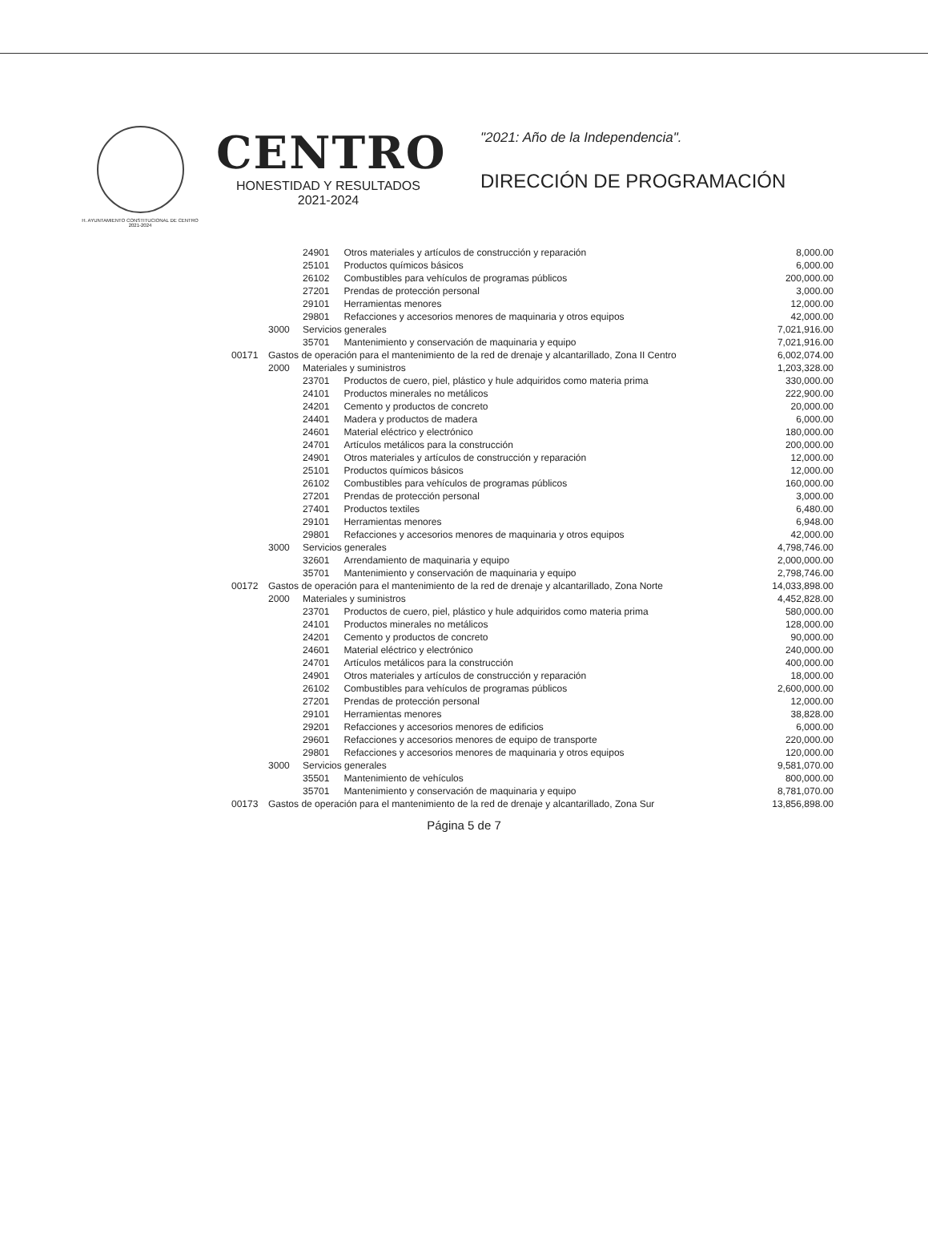H. AYUNTAMIENTO CONSTITUCIONAL DE CENTRO 2021-2024
CENTRO
HONESTIDAD Y RESULTADOS
2021-2024
"2021: Año de la Independencia".
DIRECCIÓN DE PROGRAMACIÓN
| | | 24901 | Otros materiales y artículos de construcción y reparación | 8,000.00 |
| | | 25101 | Productos químicos básicos | 6,000.00 |
| | | 26102 | Combustibles para vehículos de programas públicos | 200,000.00 |
| | | 27201 | Prendas de protección personal | 3,000.00 |
| | | 29101 | Herramientas menores | 12,000.00 |
| | | 29801 | Refacciones y accesorios menores de maquinaria y otros equipos | 42,000.00 |
| | 3000 | Servicios generales | | 7,021,916.00 |
| | | 35701 | Mantenimiento y conservación de maquinaria y equipo | 7,021,916.00 |
| 00171 | Gastos de operación para el mantenimiento de la red de drenaje y alcantarillado, Zona II Centro | | | 6,002,074.00 |
| | 2000 | Materiales y suministros | | 1,203,328.00 |
| | | 23701 | Productos de cuero, piel, plástico y hule adquiridos como materia prima | 330,000.00 |
| | | 24101 | Productos minerales no metálicos | 222,900.00 |
| | | 24201 | Cemento y productos de concreto | 20,000.00 |
| | | 24401 | Madera y productos de madera | 6,000.00 |
| | | 24601 | Material eléctrico y electrónico | 180,000.00 |
| | | 24701 | Artículos metálicos para la construcción | 200,000.00 |
| | | 24901 | Otros materiales y artículos de construcción y reparación | 12,000.00 |
| | | 25101 | Productos químicos básicos | 12,000.00 |
| | | 26102 | Combustibles para vehículos de programas públicos | 160,000.00 |
| | | 27201 | Prendas de protección personal | 3,000.00 |
| | | 27401 | Productos textiles | 6,480.00 |
| | | 29101 | Herramientas menores | 6,948.00 |
| | | 29801 | Refacciones y accesorios menores de maquinaria y otros equipos | 42,000.00 |
| | 3000 | Servicios generales | | 4,798,746.00 |
| | | 32601 | Arrendamiento de maquinaria y equipo | 2,000,000.00 |
| | | 35701 | Mantenimiento y conservación de maquinaria y equipo | 2,798,746.00 |
| 00172 | Gastos de operación para el mantenimiento de la red de drenaje y alcantarillado, Zona Norte | | | 14,033,898.00 |
| | 2000 | Materiales y suministros | | 4,452,828.00 |
| | | 23701 | Productos de cuero, piel, plástico y hule adquiridos como materia prima | 580,000.00 |
| | | 24101 | Productos minerales no metálicos | 128,000.00 |
| | | 24201 | Cemento y productos de concreto | 90,000.00 |
| | | 24601 | Material eléctrico y electrónico | 240,000.00 |
| | | 24701 | Artículos metálicos para la construcción | 400,000.00 |
| | | 24901 | Otros materiales y artículos de construcción y reparación | 18,000.00 |
| | | 26102 | Combustibles para vehículos de programas públicos | 2,600,000.00 |
| | | 27201 | Prendas de protección personal | 12,000.00 |
| | | 29101 | Herramientas menores | 38,828.00 |
| | | 29201 | Refacciones y accesorios menores de edificios | 6,000.00 |
| | | 29601 | Refacciones y accesorios menores de equipo de transporte | 220,000.00 |
| | | 29801 | Refacciones y accesorios menores de maquinaria y otros equipos | 120,000.00 |
| | 3000 | Servicios generales | | 9,581,070.00 |
| | | 35501 | Mantenimiento de vehículos | 800,000.00 |
| | | 35701 | Mantenimiento y conservación de maquinaria y equipo | 8,781,070.00 |
| 00173 | Gastos de operación para el mantenimiento de la red de drenaje y alcantarillado, Zona Sur | | | 13,856,898.00 |
Página 5 de 7